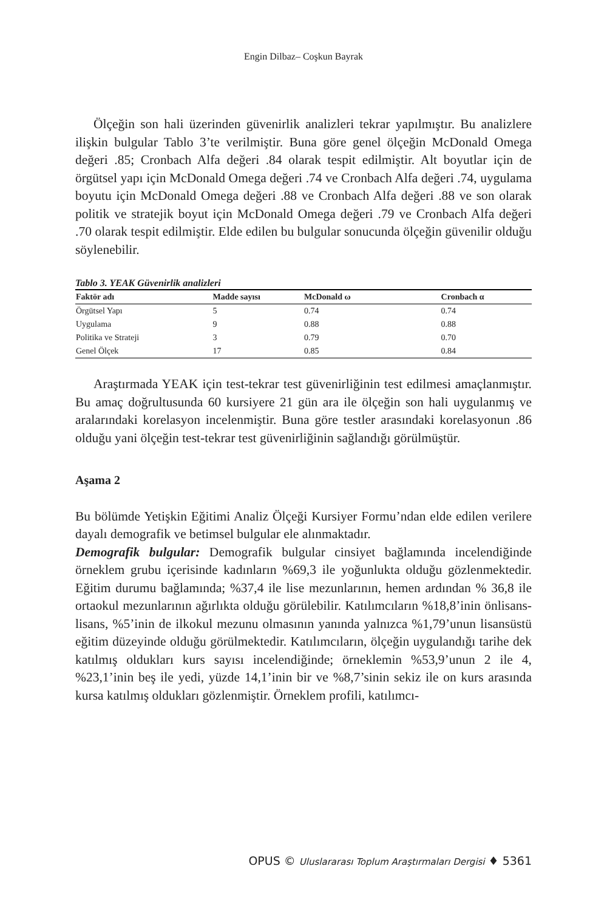Engin Dilbaz– Coşkun Bayrak
Ölçeğin son hali üzerinden güvenirlik analizleri tekrar yapılmıştır. Bu analizlere ilişkin bulgular Tablo 3’te verilmiştir. Buna göre genel ölçeğin McDonald Omega değeri .85; Cronbach Alfa değeri .84 olarak tespit edilmiştir. Alt boyutlar için de örgütsel yapı için McDonald Omega değeri .74 ve Cronbach Alfa değeri .74, uygulama boyutu için McDonald Omega değeri .88 ve Cronbach Alfa değeri .88 ve son olarak politik ve stratejik boyut için McDonald Omega değeri .79 ve Cronbach Alfa değeri .70 olarak tespit edilmiştir. Elde edilen bu bulgular sonucunda ölçeğin güvenilir olduğu söylenebilir.
Tablo 3. YEAK Güvenirlik analizleri
| Faktör adı | Madde sayısı | McDonald ω | Cronbach α |
| --- | --- | --- | --- |
| Örgütsel Yapı | 5 | 0.74 | 0.74 |
| Uygulama | 9 | 0.88 | 0.88 |
| Politika ve Strateji | 3 | 0.79 | 0.70 |
| Genel Ölçek | 17 | 0.85 | 0.84 |
Araştırmada YEAK için test-tekrar test güvenirliğinin test edilmesi amaçlanmıştır. Bu amaç doğrultusunda 60 kursiyere 21 gün ara ile ölçeğin son hali uygulanmış ve aralarındaki korelasyon incelenmiştir. Buna göre testler arasındaki korelasyonun .86 olduğu yani ölçeğin test-tekrar test güvenirliğinin sağlandığı görülmüştür.
Aşama 2
Bu bölümde Yetişkin Eğitimi Analiz Ölçeği Kursiyer Formu’ndan elde edilen verilere dayalı demografik ve betimsel bulgular ele alınmaktadır.
Demografik bulgular: Demografik bulgular cinsiyet bağlamında incelendiğinde örneklem grubu içerisinde kadınların %69,3 ile yoğunlukta olduğu gözlenmektedir. Eğitim durumu bağlamında; %37,4 ile lise mezunlarının, hemen ardından % 36,8 ile ortaokul mezunlarının ağırlıkta olduğu görülebilir. Katılımcıların %18,8’inin önlisans-lisans, %5’inin de ilkokul mezunu olmasının yanında yalnızca %1,79’unun lisansüstü eğitim düzeyinde olduğu görülmektedir. Katılımcıların, ölçeğin uygulandığı tarihe dek katılmış oldukları kurs sayısı incelendiğinde; örneklemin %53,9’unun 2 ile 4, %23,1’inin beş ile yedi, yüzde 14,1’inin bir ve %8,7’sinin sekiz ile on kurs arasında kursa katılmış oldukları gözlenmiştir. Örneklem profili, katılımcı-
OPUS © Uluslararası Toplum Araştırmaları Dergisi ♦ 5361